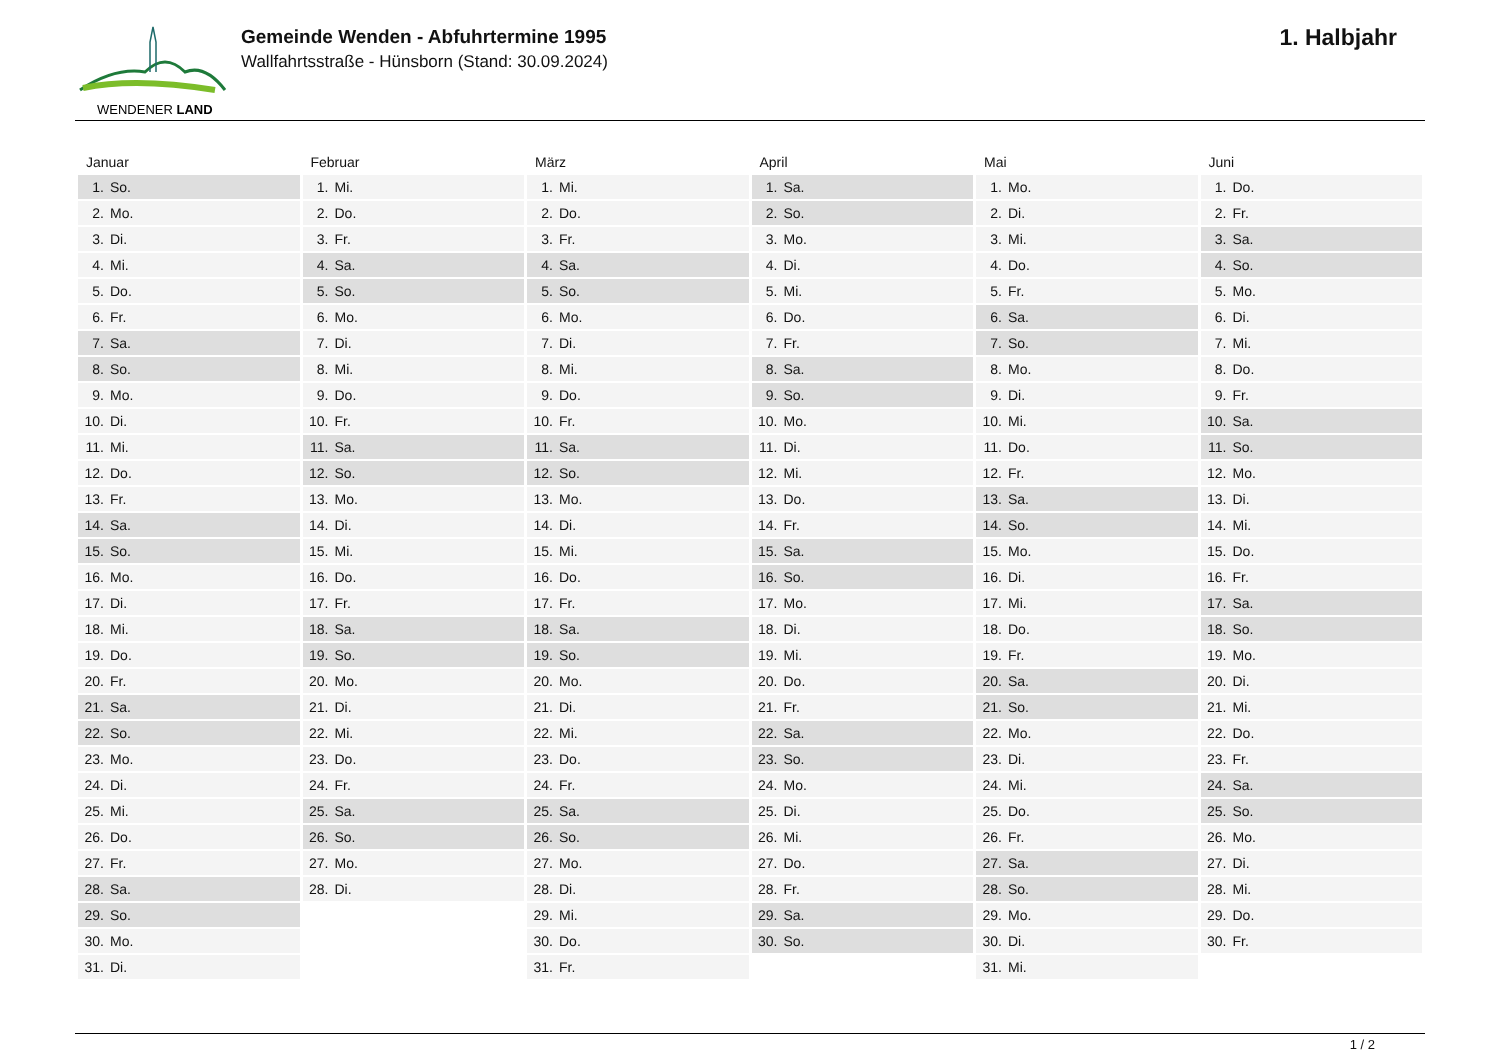WENDENER LAND
Gemeinde Wenden - Abfuhrtermine 1995
Wallfahrtsstraße - Hünsborn (Stand: 30.09.2024)
1. Halbjahr
| Januar | Februar | März | April | Mai | Juni |
| --- | --- | --- | --- | --- | --- |
| 1. So. | 1. Mi. | 1. Mi. | 1. Sa. | 1. Mo. | 1. Do. |
| 2. Mo. | 2. Do. | 2. Do. | 2. So. | 2. Di. | 2. Fr. |
| 3. Di. | 3. Fr. | 3. Fr. | 3. Mo. | 3. Mi. | 3. Sa. |
| 4. Mi. | 4. Sa. | 4. Sa. | 4. Di. | 4. Do. | 4. So. |
| 5. Do. | 5. So. | 5. So. | 5. Mi. | 5. Fr. | 5. Mo. |
| 6. Fr. | 6. Mo. | 6. Mo. | 6. Do. | 6. Sa. | 6. Di. |
| 7. Sa. | 7. Di. | 7. Di. | 7. Fr. | 7. So. | 7. Mi. |
| 8. So. | 8. Mi. | 8. Mi. | 8. Sa. | 8. Mo. | 8. Do. |
| 9. Mo. | 9. Do. | 9. Do. | 9. So. | 9. Di. | 9. Fr. |
| 10. Di. | 10. Fr. | 10. Fr. | 10. Mo. | 10. Mi. | 10. Sa. |
| 11. Mi. | 11. Sa. | 11. Sa. | 11. Di. | 11. Do. | 11. So. |
| 12. Do. | 12. So. | 12. So. | 12. Mi. | 12. Fr. | 12. Mo. |
| 13. Fr. | 13. Mo. | 13. Mo. | 13. Do. | 13. Sa. | 13. Di. |
| 14. Sa. | 14. Di. | 14. Di. | 14. Fr. | 14. So. | 14. Mi. |
| 15. So. | 15. Mi. | 15. Mi. | 15. Sa. | 15. Mo. | 15. Do. |
| 16. Mo. | 16. Do. | 16. Do. | 16. So. | 16. Di. | 16. Fr. |
| 17. Di. | 17. Fr. | 17. Fr. | 17. Mo. | 17. Mi. | 17. Sa. |
| 18. Mi. | 18. Sa. | 18. Sa. | 18. Di. | 18. Do. | 18. So. |
| 19. Do. | 19. So. | 19. So. | 19. Mi. | 19. Fr. | 19. Mo. |
| 20. Fr. | 20. Mo. | 20. Mo. | 20. Do. | 20. Sa. | 20. Di. |
| 21. Sa. | 21. Di. | 21. Di. | 21. Fr. | 21. So. | 21. Mi. |
| 22. So. | 22. Mi. | 22. Mi. | 22. Sa. | 22. Mo. | 22. Do. |
| 23. Mo. | 23. Do. | 23. Do. | 23. So. | 23. Di. | 23. Fr. |
| 24. Di. | 24. Fr. | 24. Fr. | 24. Mo. | 24. Mi. | 24. Sa. |
| 25. Mi. | 25. Sa. | 25. Sa. | 25. Di. | 25. Do. | 25. So. |
| 26. Do. | 26. So. | 26. So. | 26. Mi. | 26. Fr. | 26. Mo. |
| 27. Fr. | 27. Mo. | 27. Mo. | 27. Do. | 27. Sa. | 27. Di. |
| 28. Sa. | 28. Di. | 28. Di. | 28. Fr. | 28. So. | 28. Mi. |
| 29. So. | | 29. Mi. | 29. Sa. | 29. Mo. | 29. Do. |
| 30. Mo. | | 30. Do. | 30. So. | 30. Di. | 30. Fr. |
| 31. Di. | | 31. Fr. | | 31. Mi. | |
1 / 2